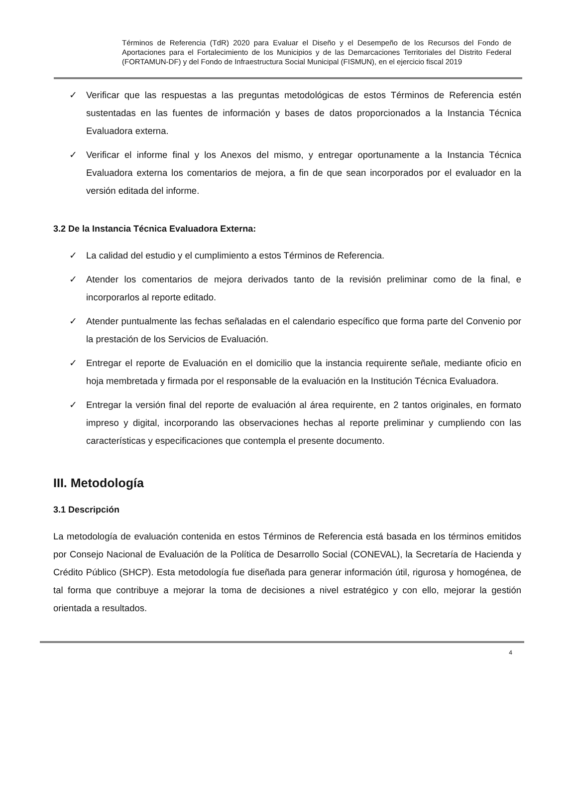Términos de Referencia (TdR) 2020 para Evaluar el Diseño y el Desempeño de los Recursos del Fondo de Aportaciones para el Fortalecimiento de los Municipios y de las Demarcaciones Territoriales del Distrito Federal (FORTAMUN-DF) y del Fondo de Infraestructura Social Municipal (FISMUN), en el ejercicio fiscal 2019
✓ Verificar que las respuestas a las preguntas metodológicas de estos Términos de Referencia estén sustentadas en las fuentes de información y bases de datos proporcionados a la Instancia Técnica Evaluadora externa.
✓ Verificar el informe final y los Anexos del mismo, y entregar oportunamente a la Instancia Técnica Evaluadora externa los comentarios de mejora, a fin de que sean incorporados por el evaluador en la versión editada del informe.
3.2 De la Instancia Técnica Evaluadora Externa:
✓ La calidad del estudio y el cumplimiento a estos Términos de Referencia.
✓ Atender los comentarios de mejora derivados tanto de la revisión preliminar como de la final, e incorporarlos al reporte editado.
✓ Atender puntualmente las fechas señaladas en el calendario específico que forma parte del Convenio por la prestación de los Servicios de Evaluación.
✓ Entregar el reporte de Evaluación en el domicilio que la instancia requirente señale, mediante oficio en hoja membretada y firmada por el responsable de la evaluación en la Institución Técnica Evaluadora.
✓ Entregar la versión final del reporte de evaluación al área requirente, en 2 tantos originales, en formato impreso y digital, incorporando las observaciones hechas al reporte preliminar y cumpliendo con las características y especificaciones que contempla el presente documento.
III. Metodología
3.1 Descripción
La metodología de evaluación contenida en estos Términos de Referencia está basada en los términos emitidos por Consejo Nacional de Evaluación de la Política de Desarrollo Social (CONEVAL), la Secretaría de Hacienda y Crédito Público (SHCP). Esta metodología fue diseñada para generar información útil, rigurosa y homogénea, de tal forma que contribuye a mejorar la toma de decisiones a nivel estratégico y con ello, mejorar la gestión orientada a resultados.
4